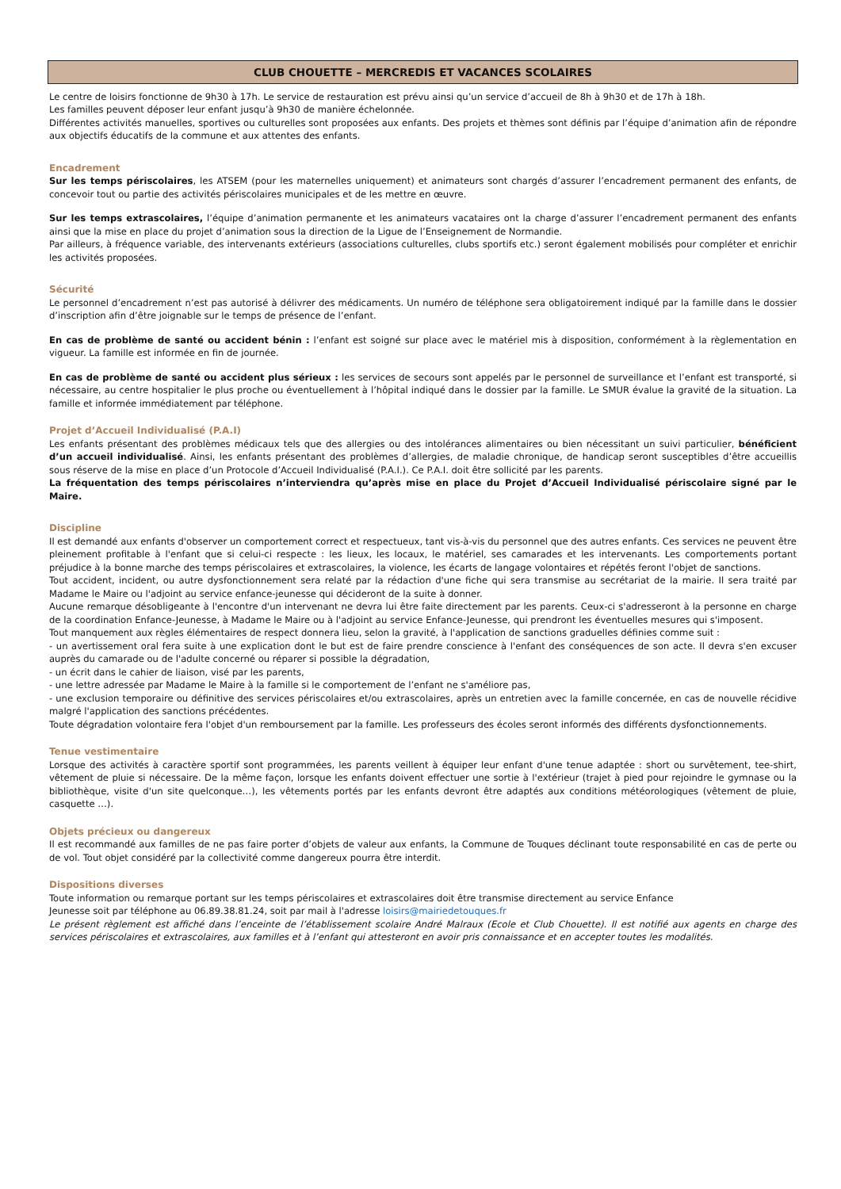CLUB CHOUETTE – MERCREDIS ET VACANCES SCOLAIRES
Le centre de loisirs fonctionne de 9h30 à 17h. Le service de restauration est prévu ainsi qu’un service d’accueil de 8h à 9h30 et de 17h à 18h.
Les familles peuvent déposer leur enfant jusqu’à 9h30 de manière échelonnée.
Différentes activités manuelles, sportives ou culturelles sont proposées aux enfants. Des projets et thèmes sont définis par l’équipe d’animation afin de répondre aux objectifs éducatifs de la commune et aux attentes des enfants.
Encadrement
Sur les temps périscolaires, les ATSEM (pour les maternelles uniquement) et animateurs sont chargés d’assurer l’encadrement permanent des enfants, de concevoir tout ou partie des activités périscolaires municipales et de les mettre en œuvre.
Sur les temps extrascolaires, l’équipe d’animation permanente et les animateurs vacataires ont la charge d’assurer l’encadrement permanent des enfants ainsi que la mise en place du projet d’animation sous la direction de la Ligue de l’Enseignement de Normandie.
Par ailleurs, à fréquence variable, des intervenants extérieurs (associations culturelles, clubs sportifs etc.) seront également mobilisés pour compléter et enrichir les activités proposées.
Sécurité
Le personnel d’encadrement n’est pas autorisé à délivrer des médicaments. Un numéro de téléphone sera obligatoirement indiqué par la famille dans le dossier d’inscription afin d’être joignable sur le temps de présence de l’enfant.
En cas de problème de santé ou accident bénin : l’enfant est soigné sur place avec le matériel mis à disposition, conformément à la règlementation en vigueur. La famille est informée en fin de journée.
En cas de problème de santé ou accident plus sérieux : les services de secours sont appelés par le personnel de surveillance et l’enfant est transporté, si nécessaire, au centre hospitalier le plus proche ou éventuellement à l’hôpital indiqué dans le dossier par la famille. Le SMUR évalue la gravité de la situation. La famille et informée immédiatement par téléphone.
Projet d’Accueil Individualisé (P.A.I)
Les enfants présentant des problèmes médicaux tels que des allergies ou des intolérances alimentaires ou bien nécessitant un suivi particulier, bénéficient d’un accueil individualisé. Ainsi, les enfants présentant des problèmes d’allergies, de maladie chronique, de handicap seront susceptibles d’être accueillis sous réserve de la mise en place d’un Protocole d’Accueil Individualisé (P.A.I.). Ce P.A.I. doit être sollicité par les parents.
La fréquentation des temps périscolaires n’interviendra qu’après mise en place du Projet d’Accueil Individualisé périscolaire signé par le Maire.
Discipline
Il est demandé aux enfants d'observer un comportement correct et respectueux, tant vis-à-vis du personnel que des autres enfants. Ces services ne peuvent être pleinement profitable à l'enfant que si celui-ci respecte : les lieux, les locaux, le matériel, ses camarades et les intervenants. Les comportements portant préjudice à la bonne marche des temps périscolaires et extrascolaires, la violence, les écarts de langage volontaires et répétés feront l'objet de sanctions.
Tout accident, incident, ou autre dysfonctionnement sera relaté par la rédaction d'une fiche qui sera transmise au secrétariat de la mairie. Il sera traité par Madame le Maire ou l'adjoint au service enfance-jeunesse qui décideront de la suite à donner.
Aucune remarque désobligeante à l'encontre d'un intervenant ne devra lui être faite directement par les parents. Ceux-ci s'adresseront à la personne en charge de la coordination Enfance-Jeunesse, à Madame le Maire ou à l'adjoint au service Enfance-Jeunesse, qui prendront les éventuelles mesures qui s'imposent.
Tout manquement aux règles élémentaires de respect donnera lieu, selon la gravité, à l'application de sanctions graduelles définies comme suit :
- un avertissement oral fera suite à une explication dont le but est de faire prendre conscience à l'enfant des conséquences de son acte. Il devra s'en excuser auprès du camarade ou de l'adulte concerné ou réparer si possible la dégradation,
- un écrit dans le cahier de liaison, visé par les parents,
- une lettre adressée par Madame le Maire à la famille si le comportement de l’enfant ne s'améliore pas,
- une exclusion temporaire ou définitive des services périscolaires et/ou extrascolaires, après un entretien avec la famille concernée, en cas de nouvelle récidive malgré l'application des sanctions précédentes.
Toute dégradation volontaire fera l'objet d'un remboursement par la famille. Les professeurs des écoles seront informés des différents dysfonctionnements.
Tenue vestimentaire
Lorsque des activités à caractère sportif sont programmées, les parents veillent à équiper leur enfant d'une tenue adaptée : short ou survêtement, tee-shirt, vêtement de pluie si nécessaire. De la même façon, lorsque les enfants doivent effectuer une sortie à l'extérieur (trajet à pied pour rejoindre le gymnase ou la bibliothèque, visite d'un site quelconque…), les vêtements portés par les enfants devront être adaptés aux conditions météorologiques (vêtement de pluie, casquette …).
Objets précieux ou dangereux
Il est recommandé aux familles de ne pas faire porter d’objets de valeur aux enfants, la Commune de Touques déclinant toute responsabilité en cas de perte ou de vol. Tout objet considéré par la collectivité comme dangereux pourra être interdit.
Dispositions diverses
Toute information ou remarque portant sur les temps périscolaires et extrascolaires doit être transmise directement au service Enfance
Jeunesse soit par téléphone au 06.89.38.81.24, soit par mail à l'adresse loisirs@mairiedetouques.fr
Le présent règlement est affiché dans l’enceinte de l’établissement scolaire André Malraux (Ecole et Club Chouette). Il est notifié aux agents en charge des services périscolaires et extrascolaires, aux familles et à l’enfant qui attesteront en avoir pris connaissance et en accepter toutes les modalités.